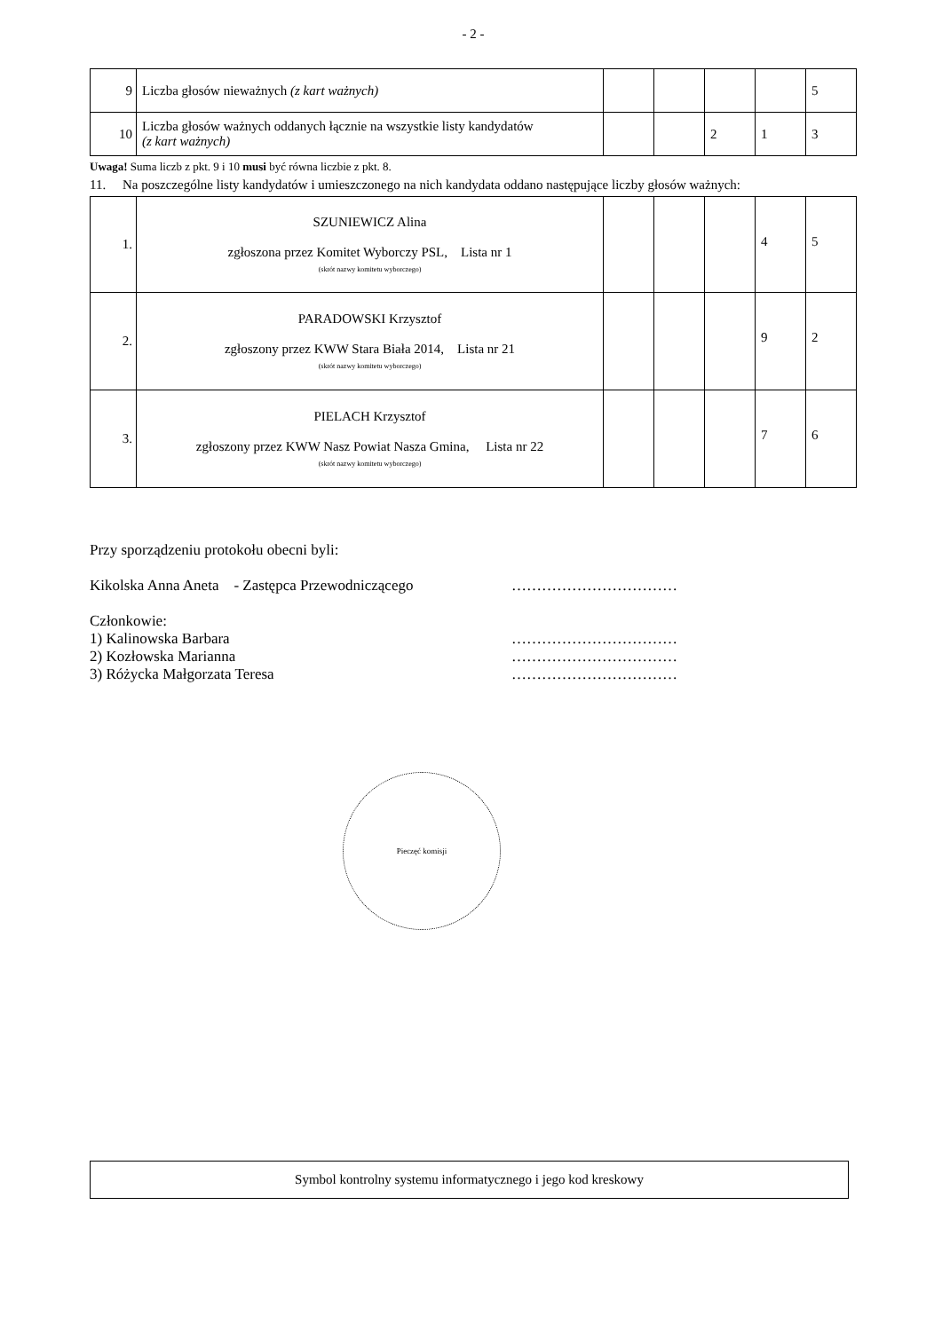- 2 -
| 9 | Liczba głosów nieważnych (z kart ważnych) | | | | | 5 |
| 10 | Liczba głosów ważnych oddanych łącznie na wszystkie listy kandydatów (z kart ważnych) | | | 2 | 1 | 3 |
Uwaga! Suma liczb z pkt. 9 i 10 musi być równa liczbie z pkt. 8.
11. Na poszczególne listy kandydatów i umieszczonego na nich kandydata oddano następujące liczby głosów ważnych:
| 1. | SZUNIEWICZ Alina zgłoszona przez Komitet Wyborczy PSL, Lista nr 1 (skrót nazwy komitetu wyborczego) | | | | 4 | 5 |
| 2. | PARADOWSKI Krzysztof zgłoszony przez KWW Stara Biała 2014, Lista nr 21 (skrót nazwy komitetu wyborczego) | | | | 9 | 2 |
| 3. | PIELACH Krzysztof zgłoszony przez KWW Nasz Powiat Nasza Gmina, Lista nr 22 (skrót nazwy komitetu wyborczego) | | | | 7 | 6 |
Przy sporządzeniu protokołu obecni byli:
Kikolska Anna Aneta - Zastępca Przewodniczącego ……………………………
Członkowie:
1) Kalinowska Barbara ……………………………
2) Kozłowska Marianna ……………………………
3) Różycka Małgorzata Teresa ……………………………
Pieczęć komisji
Symbol kontrolny systemu informatycznego i jego kod kreskowy